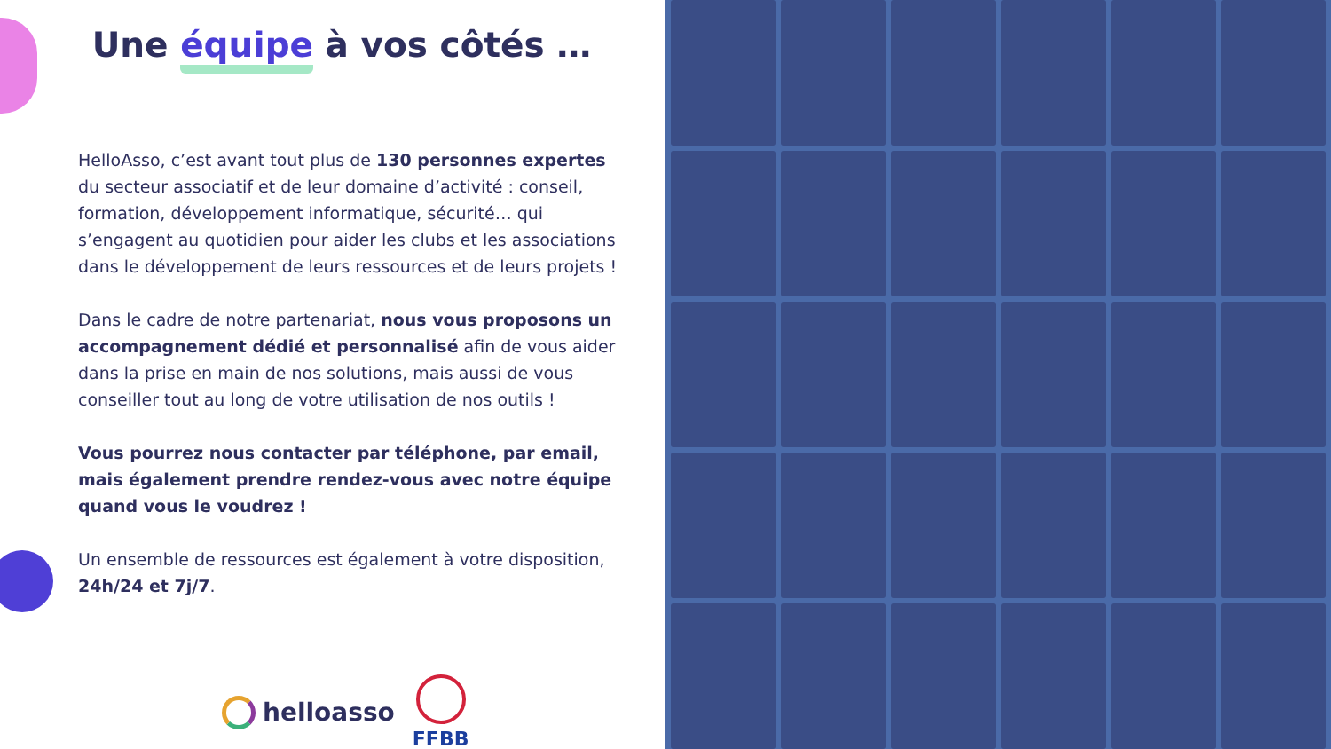Une équipe à vos côtés …
HelloAsso, c’est avant tout plus de 130 personnes expertes du secteur associatif et de leur domaine d’activité : conseil, formation, développement informatique, sécurité… qui s’engagent au quotidien pour aider les clubs et les associations dans le développement de leurs ressources et de leurs projets !
Dans le cadre de notre partenariat, nous vous proposons un accompagnement dédié et personnalisé afin de vous aider dans la prise en main de nos solutions, mais aussi de vous conseiller tout au long de votre utilisation de nos outils !
Vous pourrez nous contacter par téléphone, par email, mais également prendre rendez-vous avec notre équipe quand vous le voudrez !
Un ensemble de ressources est également à votre disposition, 24h/24 et 7j/7.
helloasso
FFBB